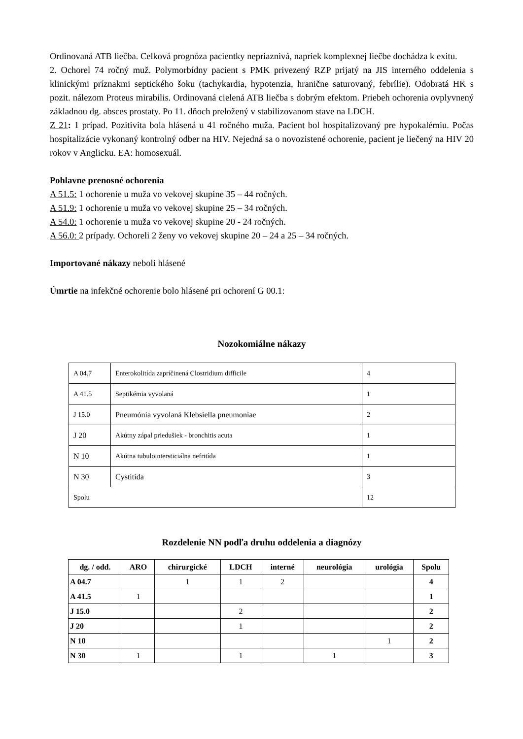Ordinovaná ATB liečba. Celková prognóza pacientky nepriaznivá, napriek komplexnej liečbe dochádza k exitu.
2. Ochorel 74 ročný muž. Polymorbídny pacient s PMK privezený RZP prijatý na JIS interného oddelenia s klinickými príznakmi septického šoku (tachykardia, hypotenzia, hranične saturovaný, febrílie). Odobratá HK s pozit. nálezom Proteus mirabilis. Ordinovaná cielená ATB liečba s dobrým efektom. Priebeh ochorenia ovplyvnený základnou dg. absces prostaty. Po 11. dňoch preložený v stabilizovanom stave na LDCH.
Z 21: 1 prípad. Pozitivita bola hlásená u 41 ročného muža. Pacient bol hospitalizovaný pre hypokalémiu. Počas hospitalizácie vykonaný kontrolný odber na HIV. Nejedná sa o novozistené ochorenie, pacient je liečený na HIV 20 rokov v Anglicku. EA: homosexuál.
Pohlavne prenosné ochorenia
A 51.5: 1 ochorenie u muža vo vekovej skupine 35 – 44 ročných.
A 51.9: 1 ochorenie u muža vo vekovej skupine 25 – 34 ročných.
A 54.0: 1 ochorenie u muža vo vekovej skupine 20 - 24 ročných.
A 56.0: 2 prípady. Ochoreli 2 ženy vo vekovej skupine 20 – 24 a 25 – 34 ročných.
Importované nákazy neboli hlásené
Úmrtie na infekčné ochorenie bolo hlásené pri ochorení G 00.1:
Nozokomiálne nákazy
| A 04.7 | Enterokolitída zapríčinená Clostridium difficile | 4 |
| A 41.5 | Septikémia vyvolaná | 1 |
| J 15.0 | Pneumónia vyvolaná Klebsiella pneumoniae | 2 |
| J 20 | Akútny zápal priedušiek - bronchitis acuta | 1 |
| N 10 | Akútna tubulointersticiálna nefritída | 1 |
| N 30 | Cystitída | 3 |
| Spolu | | 12 |
Rozdelenie NN podľa druhu oddelenia a diagnózy
| dg. / odd. | ARO | chirurgické | LDCH | interné | neurológia | urológia | Spolu |
| --- | --- | --- | --- | --- | --- | --- | --- |
| A 04.7 | | 1 | 1 | 2 | | | 4 |
| A 41.5 | 1 | | | | | | 1 |
| J 15.0 | | | 2 | | | | 2 |
| J 20 | | | 1 | | | | 2 |
| N 10 | | | | | | 1 | 2 |
| N 30 | 1 | | 1 | | 1 | | 3 |